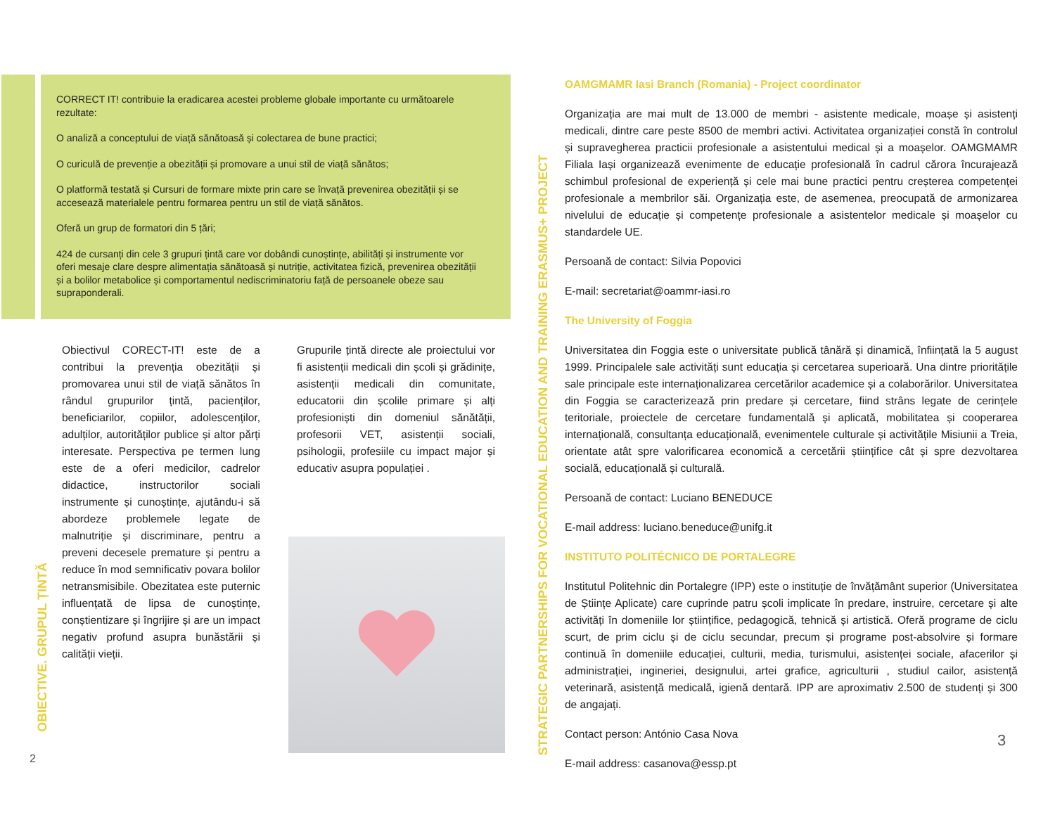CORRECT IT! contribuie la eradicarea acestei probleme globale importante cu următoarele rezultate:
O analiză a conceptului de viață sănătoasă și colectarea de bune practici;
O curiculă de prevenție a obezității și promovare a unui stil de viață sănătos;
O platformă testată și Cursuri de formare mixte prin care se învață prevenirea obezității și se accesează materialele pentru formarea pentru un stil de viață sănătos.
Oferă un grup de formatori din 5 țări;
424 de cursanți din cele 3 grupuri țintă care vor dobândi cunoștințe, abilități și instrumente vor oferi mesaje clare despre alimentația sănătoasă și nutriție, activitatea fizică, prevenirea obezității și a bolilor metabolice și comportamentul nediscriminatoriu față de persoanele obeze sau supraponderali.
Obiectivul CORECT-IT! este de a contribui la prevenția obezității și promovarea unui stil de viață sănătos în rândul grupurilor țintă, pacienților, beneficiarilor, copiilor, adolescenților, adulților, autorităților publice și altor părți interesate. Perspectiva pe termen lung este de a oferi medicilor, cadrelor didactice, instructorilor sociali instrumente și cunoștințe, ajutându-i să abordeze problemele legate de malnutriție și discriminare, pentru a preveni decesele premature și pentru a reduce în mod semnificativ povara bolilor netransmisibile. Obezitatea este puternic influențată de lipsa de cunoștințe, conștientizare și îngrijire și are un impact negativ profund asupra bunăstării și calității vieții.
Grupurile țintă directe ale proiectului vor fi asistenții medicali din școli și grădinițe, asistenții medicali din comunitate, educatorii din școlile primare și alți profesioniști din domeniul sănătății, profesorii VET, asistenții sociali, psihologii, profesiile cu impact major și educativ asupra populației .
OBIECTIVE. GRUPUL ȚINTĂ
2
STRATEGIC PARTNERSHIPS FOR VOCATIONAL EDUCATION AND TRAINING ERASMUS+ PROJECT
OAMGMAMR Iasi Branch (Romania) - Project coordinator
Organizația are mai mult de 13.000 de membri - asistente medicale, moașe și asistenți medicali, dintre care peste 8500 de membri activi. Activitatea organizației constă în controlul și supravegherea practicii profesionale a asistentului medical și a moașelor. OAMGMAMR Filiala Iași organizează evenimente de educație profesională în cadrul cărora încurajează schimbul profesional de experiență și cele mai bune practici pentru creșterea competenței profesionale a membrilor săi. Organizația este, de asemenea, preocupată de armonizarea nivelului de educație și competențe profesionale a asistentelor medicale și moașelor cu standardele UE.
Persoană de contact: Silvia Popovici
E-mail: secretariat@oammr-iasi.ro
The University of Foggia
Universitatea din Foggia este o universitate publică tânără și dinamică, înființată la 5 august 1999. Principalele sale activități sunt educația și cercetarea superioară. Una dintre prioritățile sale principale este internaționalizarea cercetărilor academice și a colaborărilor. Universitatea din Foggia se caracterizează prin predare și cercetare, fiind strâns legate de cerințele teritoriale, proiectele de cercetare fundamentală și aplicată, mobilitatea și cooperarea internațională, consultanța educațională, evenimentele culturale și activitățile Misiunii a Treia, orientate atât spre valorificarea economică a cercetării științifice cât și spre dezvoltarea socială, educațională și culturală.
Persoană de contact: Luciano BENEDUCE
E-mail address: luciano.beneduce@unifg.it
INSTITUTO POLITÉCNICO DE PORTALEGRE
Institutul Politehnic din Portalegre (IPP) este o instituție de învățământ superior (Universitatea de Științe Aplicate) care cuprinde patru școli implicate în predare, instruire, cercetare și alte activități în domeniile lor științifice, pedagogică, tehnică și artistică. Oferă programe de ciclu scurt, de prim ciclu și de ciclu secundar, precum și programe post-absolvire și formare continuă în domeniile educației, culturii, media, turismului, asistenței sociale, afacerilor și administrației, ingineriei, designului, artei grafice, agriculturii , studiul cailor, asistență veterinară, asistență medicală, igienă dentară. IPP are aproximativ 2.500 de studenți și 300 de angajați.
Contact person: António Casa Nova
E-mail address: casanova@essp.pt
3